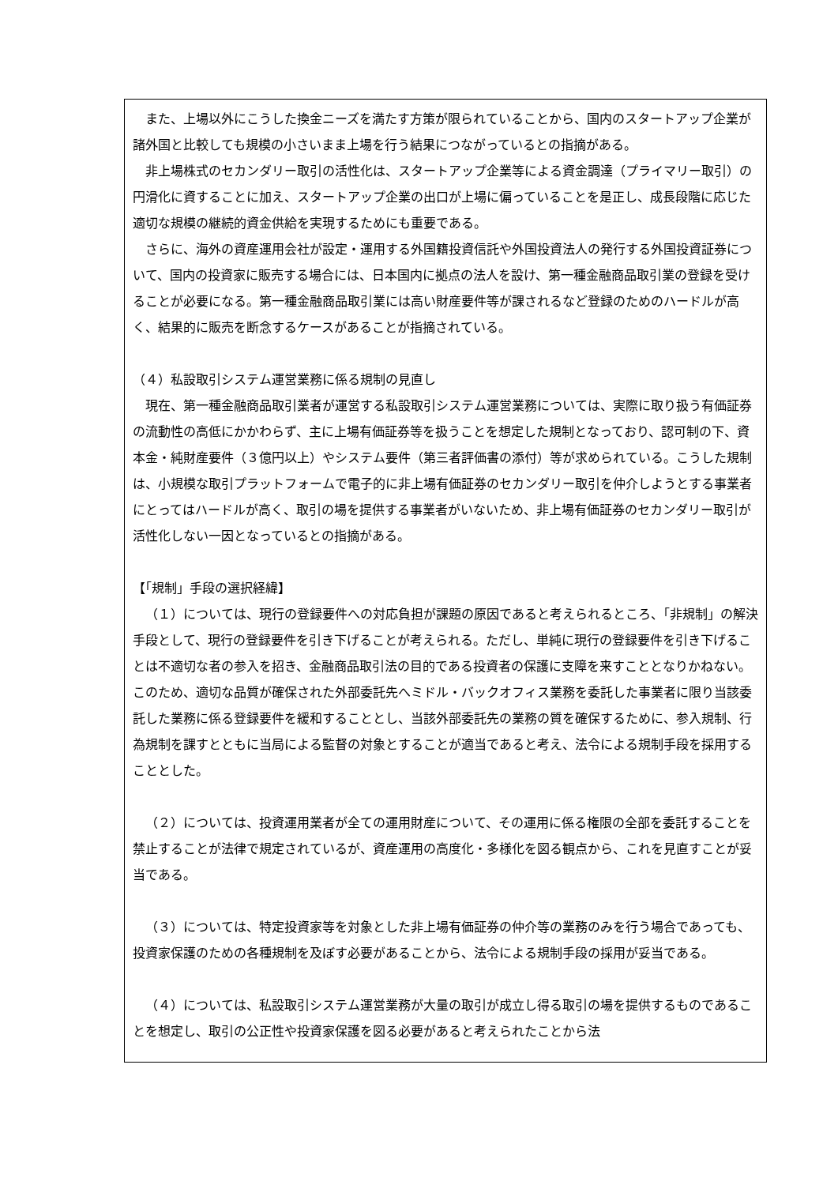また、上場以外にこうした換金ニーズを満たす方策が限られていることから、国内のスタートアップ企業が諸外国と比較しても規模の小さいまま上場を行う結果につながっているとの指摘がある。
非上場株式のセカンダリー取引の活性化は、スタートアップ企業等による資金調達（プライマリー取引）の円滑化に資することに加え、スタートアップ企業の出口が上場に偏っていることを是正し、成長段階に応じた適切な規模の継続的資金供給を実現するためにも重要である。
さらに、海外の資産運用会社が設定・運用する外国籍投資信託や外国投資法人の発行する外国投資証券について、国内の投資家に販売する場合には、日本国内に拠点の法人を設け、第一種金融商品取引業の登録を受けることが必要になる。第一種金融商品取引業には高い財産要件等が課されるなど登録のためのハードルが高く、結果的に販売を断念するケースがあることが指摘されている。
（４）私設取引システム運営業務に係る規制の見直し
現在、第一種金融商品取引業者が運営する私設取引システム運営業務については、実際に取り扱う有価証券の流動性の高低にかかわらず、主に上場有価証券等を扱うことを想定した規制となっており、認可制の下、資本金・純財産要件（３億円以上）やシステム要件（第三者評価書の添付）等が求められている。こうした規制は、小規模な取引プラットフォームで電子的に非上場有価証券のセカンダリー取引を仲介しようとする事業者にとってはハードルが高く、取引の場を提供する事業者がいないため、非上場有価証券のセカンダリー取引が活性化しない一因となっているとの指摘がある。
【「規制」手段の選択経緯】
（１）については、現行の登録要件への対応負担が課題の原因であると考えられるところ、「非規制」の解決手段として、現行の登録要件を引き下げることが考えられる。ただし、単純に現行の登録要件を引き下げることは不適切な者の参入を招き、金融商品取引法の目的である投資者の保護に支障を来すこととなりかねない。このため、適切な品質が確保された外部委託先へミドル・バックオフィス業務を委託した事業者に限り当該委託した業務に係る登録要件を緩和することとし、当該外部委託先の業務の質を確保するために、参入規制、行為規制を課すとともに当局による監督の対象とすることが適当であると考え、法令による規制手段を採用することとした。
（２）については、投資運用業者が全ての運用財産について、その運用に係る権限の全部を委託することを禁止することが法律で規定されているが、資産運用の高度化・多様化を図る観点から、これを見直すことが妥当である。
（３）については、特定投資家等を対象とした非上場有価証券の仲介等の業務のみを行う場合であっても、投資家保護のための各種規制を及ぼす必要があることから、法令による規制手段の採用が妥当である。
（４）については、私設取引システム運営業務が大量の取引が成立し得る取引の場を提供するものであることを想定し、取引の公正性や投資家保護を図る必要があると考えられたことから法